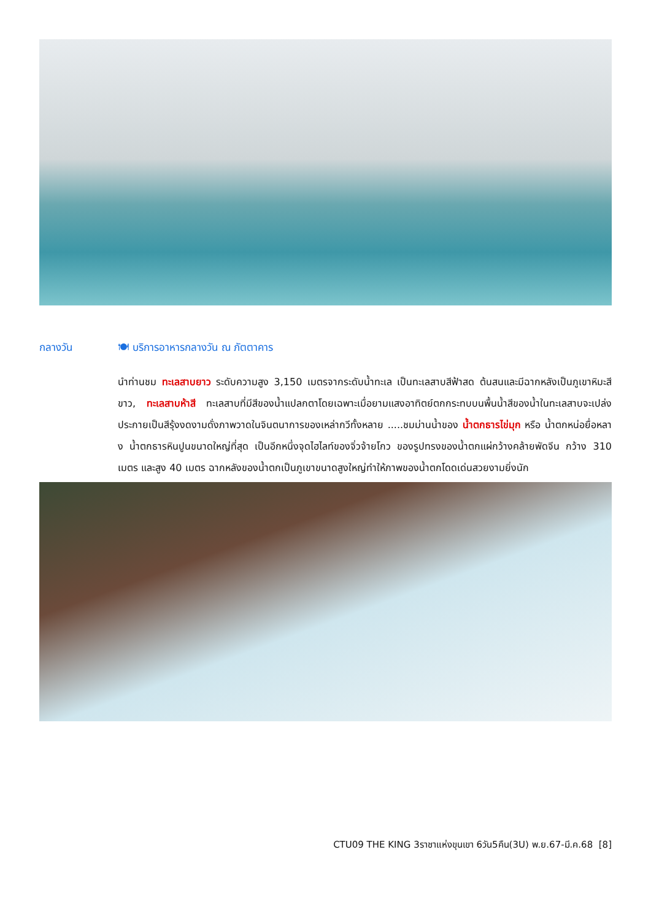กลางวัน 🍽 บริการอาหารกลางวัน ณ ภัตตาคาร
นำท่านชม ทะเลสาบยาว ระดับความสูง 3,150 เมตรจากระดับน้ำทะเล เป็นทะเลสาบสีฟ้าสด ต้นสนและมีฉากหลังเป็นภูเขาหิมะสีขาว, ทะเลสาบห้าสี ทะเลสาบที่มีสีของน้ำแปลกตาโดยเฉพาะเมื่อยามแสงอาทิตย์ตกกระทบบนพื้นน้ำสีของน้ำในทะเลสาบจะเปล่งประกายเป็นสีรุ้งงดงามดั่งภาพวาดในจินตนาการของเหล่ากวีทั้งหลาย .....ชมม่านน้ำของ น้ำตกธารไข่มุก หรือ น้ำตกหน่อยื่อหลาง น้ำตกธารหินปูนขนาดใหญ่ที่สุด เป็นอีกหนึ่งจุดไฮไลท์ของจิ่วจ้ายโกว ของรูปทรงของน้ำตกแผ่กว้างคล้ายพัดจีน กว้าง 310 เมตร และสูง 40 เมตร ฉากหลังของน้ำตกเป็นภูเขาขนาดสูงใหญ่ทำให้ภาพของน้ำตกโดดเด่นสวยงามยิ่งนัก
CTU09 THE KING 3ราชาแห่งขุนเขา 6วัน5คืน(3U) พ.ย.67-มี.ค.68 [8]